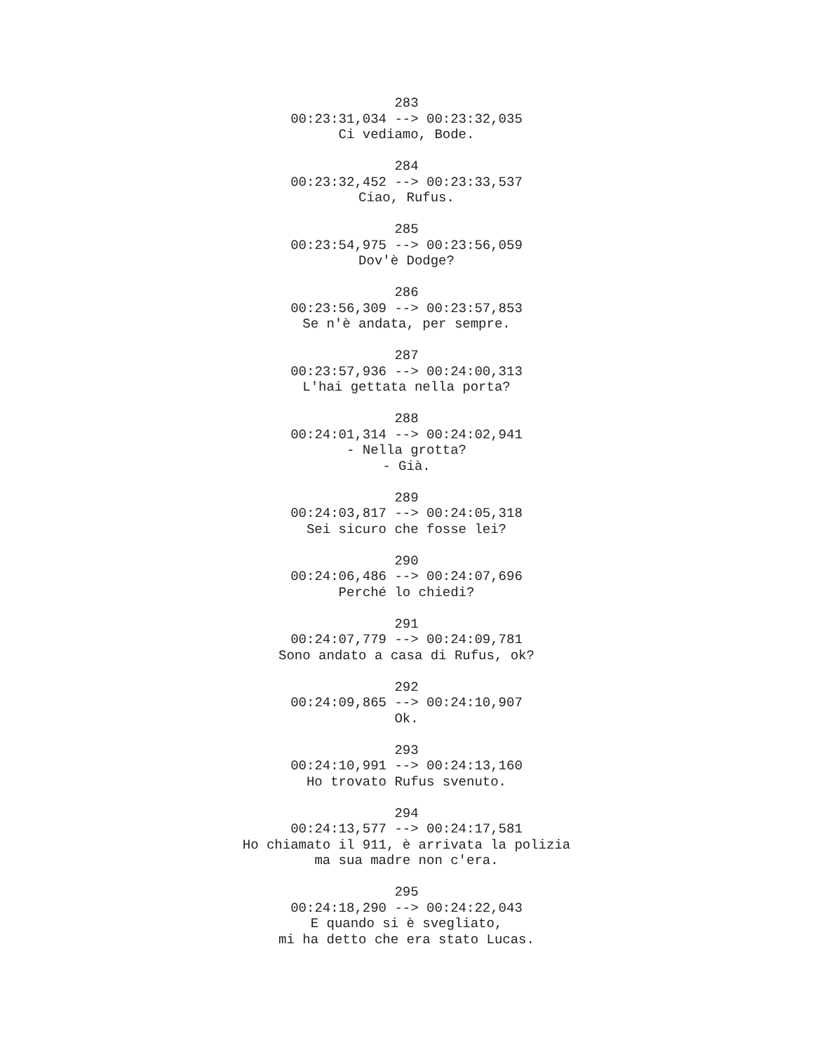283 00:23:31,034 --> 00:23:32,035 Ci vediamo, Bode.
284 00:23:32,452 --> 00:23:33,537 Ciao, Rufus.
285 00:23:54,975 --> 00:23:56,059 Dov'è Dodge?
286 00:23:56,309 --> 00:23:57,853 Se n'è andata, per sempre.
287 00:23:57,936 --> 00:24:00,313 L'hai gettata nella porta?
288 00:24:01,314 --> 00:24:02,941 - Nella grotta? - Già.
289 00:24:03,817 --> 00:24:05,318 Sei sicuro che fosse lei?
290 00:24:06,486 --> 00:24:07,696 Perché lo chiedi?
291 00:24:07,779 --> 00:24:09,781 Sono andato a casa di Rufus, ok?
292 00:24:09,865 --> 00:24:10,907 Ok.
293 00:24:10,991 --> 00:24:13,160 Ho trovato Rufus svenuto.
294 00:24:13,577 --> 00:24:17,581 Ho chiamato il 911, è arrivata la polizia ma sua madre non c'era.
295 00:24:18,290 --> 00:24:22,043 E quando si è svegliato, mi ha detto che era stato Lucas.